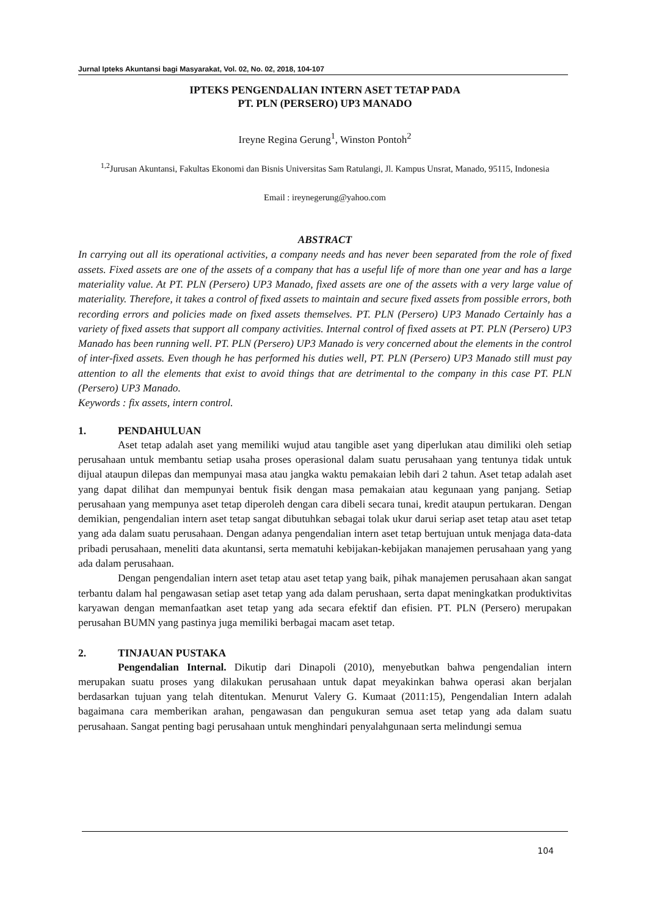Jurnal Ipteks Akuntansi bagi Masyarakat, Vol. 02, No. 02, 2018, 104-107
IPTEKS PENGENDALIAN INTERN ASET TETAP PADA
PT. PLN (PERSERO) UP3 MANADO
Ireyne Regina Gerung<sup>1</sup>, Winston Pontoh<sup>2</sup>
<sup>1,2</sup>Jurusan Akuntansi, Fakultas Ekonomi dan Bisnis Universitas Sam Ratulangi, Jl. Kampus Unsrat, Manado, 95115, Indonesia
Email : ireynegerung@yahoo.com
ABSTRACT
In carrying out all its operational activities, a company needs and has never been separated from the role of fixed assets. Fixed assets are one of the assets of a company that has a useful life of more than one year and has a large materiality value. At PT. PLN (Persero) UP3 Manado, fixed assets are one of the assets with a very large value of materiality. Therefore, it takes a control of fixed assets to maintain and secure fixed assets from possible errors, both recording errors and policies made on fixed assets themselves. PT. PLN (Persero) UP3 Manado Certainly has a variety of fixed assets that support all company activities. Internal control of fixed assets at PT. PLN (Persero) UP3 Manado has been running well. PT. PLN (Persero) UP3 Manado is very concerned about the elements in the control of inter-fixed assets. Even though he has performed his duties well, PT. PLN (Persero) UP3 Manado still must pay attention to all the elements that exist to avoid things that are detrimental to the company in this case PT. PLN (Persero) UP3 Manado.
Keywords : fix assets, intern control.
1. PENDAHULUAN
Aset tetap adalah aset yang memiliki wujud atau tangible aset yang diperlukan atau dimiliki oleh setiap perusahaan untuk membantu setiap usaha proses operasional dalam suatu perusahaan yang tentunya tidak untuk dijual ataupun dilepas dan mempunyai masa atau jangka waktu pemakaian lebih dari 2 tahun. Aset tetap adalah aset yang dapat dilihat dan mempunyai bentuk fisik dengan masa pemakaian atau kegunaan yang panjang. Setiap perusahaan yang mempunya aset tetap diperoleh dengan cara dibeli secara tunai, kredit ataupun pertukaran. Dengan demikian, pengendalian intern aset tetap sangat dibutuhkan sebagai tolak ukur darui seriap aset tetap atau aset tetap yang ada dalam suatu perusahaan. Dengan adanya pengendalian intern aset tetap bertujuan untuk menjaga data-data pribadi perusahaan, meneliti data akuntansi, serta mematuhi kebijakan-kebijakan manajemen perusahaan yang yang ada dalam perusahaan.
Dengan pengendalian intern aset tetap atau aset tetap yang baik, pihak manajemen perusahaan akan sangat terbantu dalam hal pengawasan setiap aset tetap yang ada dalam perushaan, serta dapat meningkatkan produktivitas karyawan dengan memanfaatkan aset tetap yang ada secara efektif dan efisien. PT. PLN (Persero) merupakan perusahan BUMN yang pastinya juga memiliki berbagai macam aset tetap.
2. TINJAUAN PUSTAKA
Pengendalian Internal. Dikutip dari Dinapoli (2010), menyebutkan bahwa pengendalian intern merupakan suatu proses yang dilakukan perusahaan untuk dapat meyakinkan bahwa operasi akan berjalan berdasarkan tujuan yang telah ditentukan. Menurut Valery G. Kumaat (2011:15), Pengendalian Intern adalah bagaimana cara memberikan arahan, pengawasan dan pengukuran semua aset tetap yang ada dalam suatu perusahaan. Sangat penting bagi perusahaan untuk menghindari penyalahgunaan serta melindungi semua
104